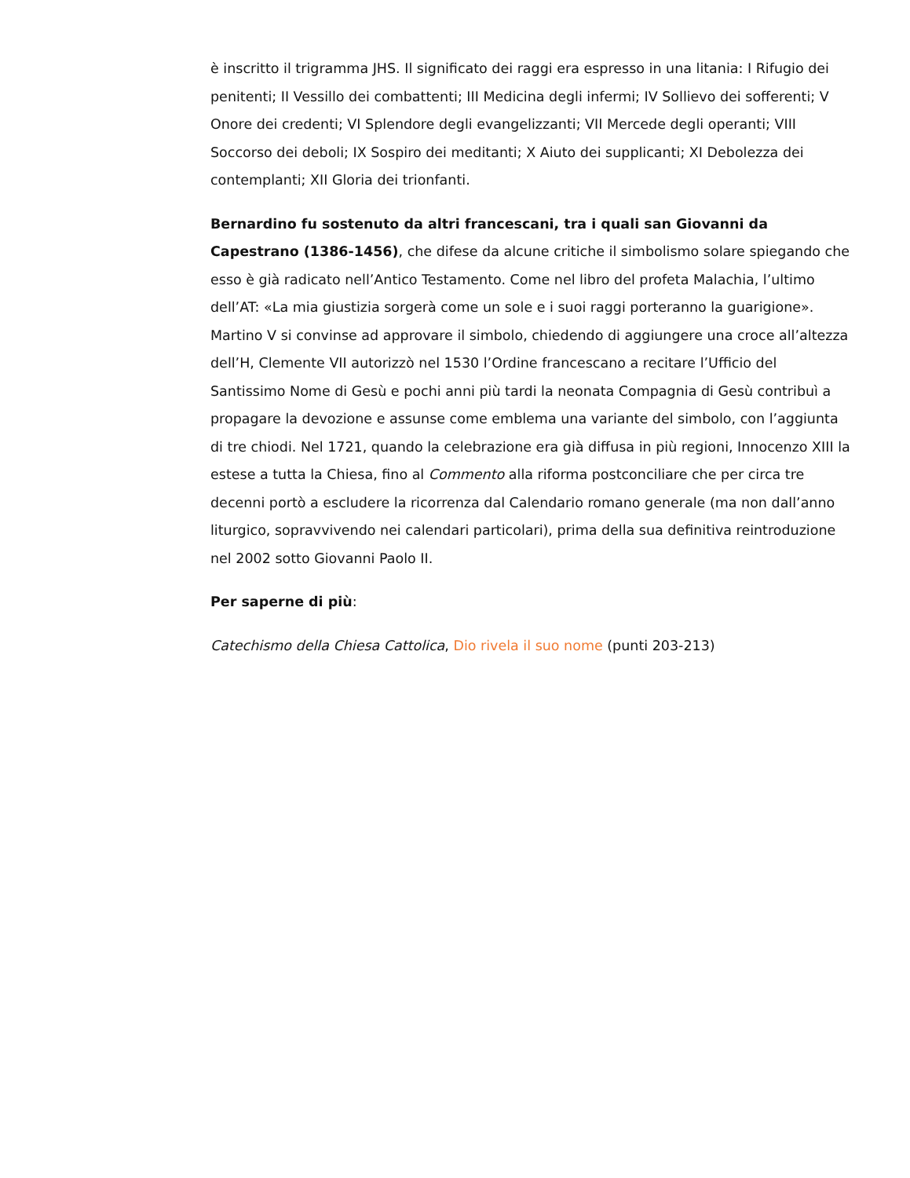è inscritto il trigramma JHS. Il significato dei raggi era espresso in una litania: I Rifugio dei penitenti; II Vessillo dei combattenti; III Medicina degli infermi; IV Sollievo dei sofferenti; V Onore dei credenti; VI Splendore degli evangelizzanti; VII Mercede degli operanti; VIII Soccorso dei deboli; IX Sospiro dei meditanti; X Aiuto dei supplicanti; XI Debolezza dei contemplanti; XII Gloria dei trionfanti.
Bernardino fu sostenuto da altri francescani, tra i quali san Giovanni da Capestrano (1386-1456), che difese da alcune critiche il simbolismo solare spiegando che esso è già radicato nell’Antico Testamento. Come nel libro del profeta Malachia, l’ultimo dell’AT: «La mia giustizia sorgerà come un sole e i suoi raggi porteranno la guarigione». Martino V si convinse ad approvare il simbolo, chiedendo di aggiungere una croce all’altezza dell’H, Clemente VII autorizzò nel 1530 l’Ordine francescano a recitare l’Ufficio del Santissimo Nome di Gesù e pochi anni più tardi la neonata Compagnia di Gesù contribuì a propagare la devozione e assunse come emblema una variante del simbolo, con l’aggiunta di tre chiodi. Nel 1721, quando la celebrazione era già diffusa in più regioni, Innocenzo XIII la estese a tutta la Chiesa, fino al Commento alla riforma postconciliare che per circa tre decenni portò a escludere la ricorrenza dal Calendario romano generale (ma non dall’anno liturgico, sopravvivendo nei calendari particolari), prima della sua definitiva reintroduzione nel 2002 sotto Giovanni Paolo II.
Per saperne di più:
Catechismo della Chiesa Cattolica, Dio rivela il suo nome (punti 203-213)